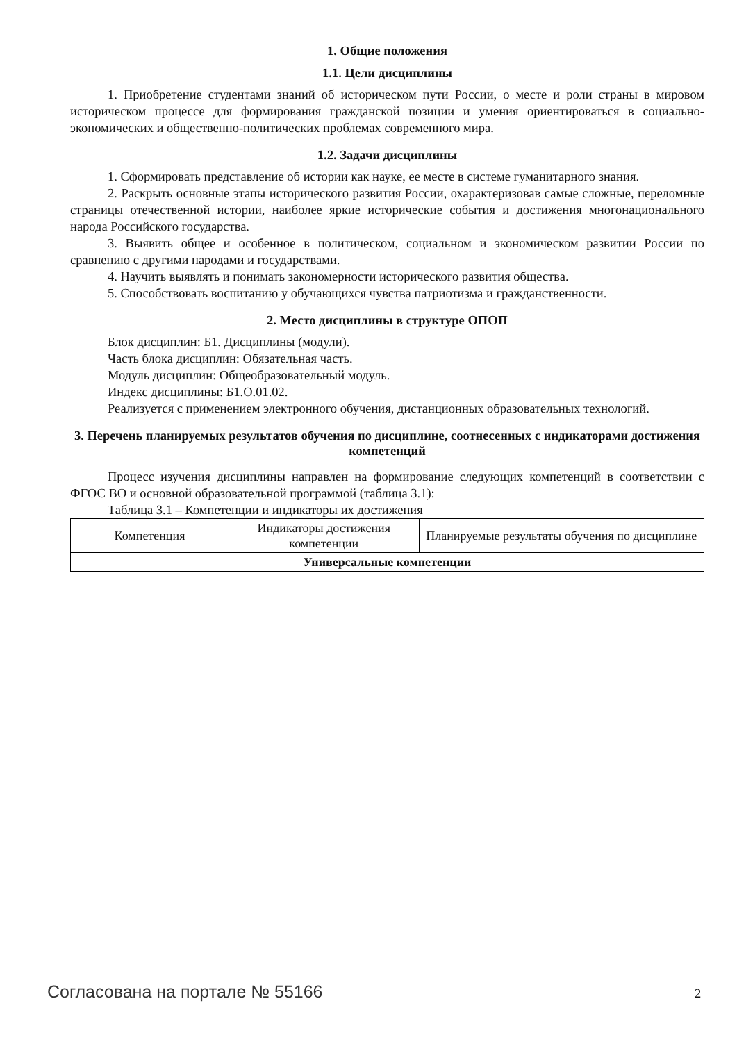1. Общие положения
1.1. Цели дисциплины
1. Приобретение студентами знаний об историческом пути России, о месте и роли страны в мировом историческом процессе для формирования гражданской позиции и умения ориентироваться в социально-экономических и общественно-политических проблемах современного мира.
1.2. Задачи дисциплины
1. Сформировать представление об истории как науке, ее месте в системе гуманитарного знания.
2. Раскрыть основные этапы исторического развития России, охарактеризовав самые сложные, переломные страницы отечественной истории, наиболее яркие исторические события и достижения многонационального народа Российского государства.
3. Выявить общее и особенное в политическом, социальном и экономическом развитии России по сравнению с другими народами и государствами.
4. Научить выявлять и понимать закономерности исторического развития общества.
5. Способствовать воспитанию у обучающихся чувства патриотизма и гражданственности.
2. Место дисциплины в структуре ОПОП
Блок дисциплин: Б1. Дисциплины (модули).
Часть блока дисциплин: Обязательная часть.
Модуль дисциплин: Общеобразовательный модуль.
Индекс дисциплины: Б1.О.01.02.
Реализуется с применением электронного обучения, дистанционных образовательных технологий.
3. Перечень планируемых результатов обучения по дисциплине, соотнесенных с индикаторами достижения компетенций
Процесс изучения дисциплины направлен на формирование следующих компетенций в соответствии с ФГОС ВО и основной образовательной программой (таблица 3.1):
Таблица 3.1 – Компетенции и индикаторы их достижения
| Компетенция | Индикаторы достижения компетенции | Планируемые результаты обучения по дисциплине |
| --- | --- | --- |
| Универсальные компетенции | | |
Согласована на портале № 55166 2